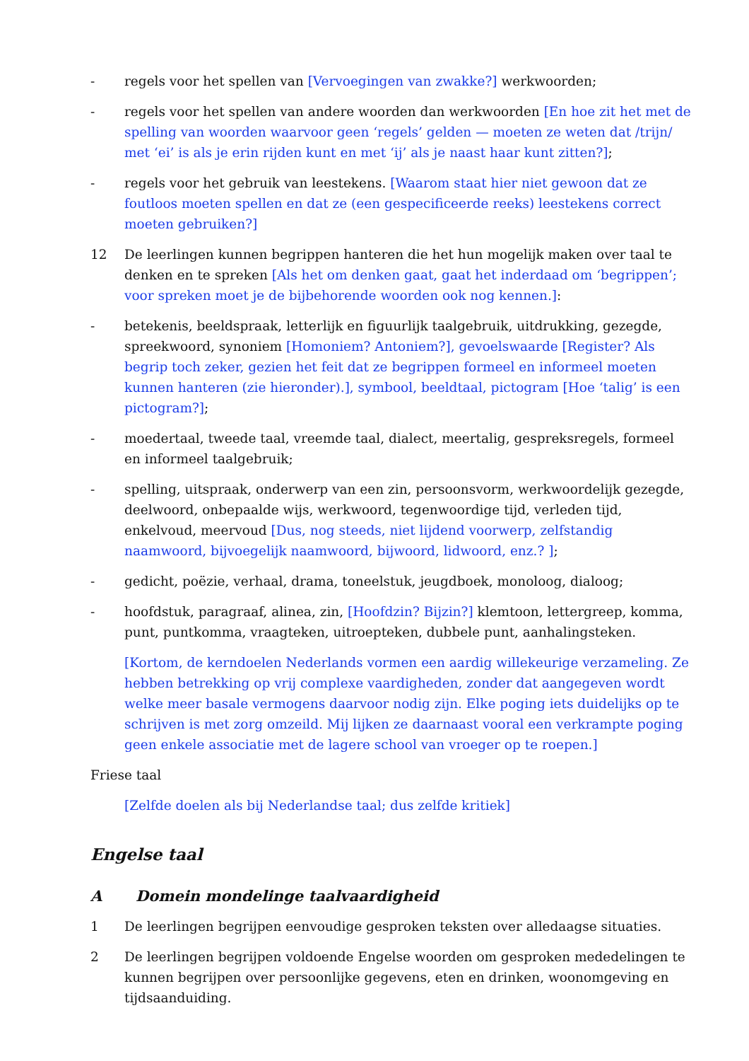- regels voor het spellen van [Vervoegingen van zwakke?] werkwoorden;
- regels voor het spellen van andere woorden dan werkwoorden [En hoe zit het met de spelling van woorden waarvoor geen ‘regels’ gelden — moeten ze weten dat /trijn/ met ‘ei’ is als je erin rijden kunt en met ‘ij’ als je naast haar kunt zitten?];
- regels voor het gebruik van leestekens. [Waarom staat hier niet gewoon dat ze foutloos moeten spellen en dat ze (een gespecificeerde reeks) leestekens correct moeten gebruiken?]
12 De leerlingen kunnen begrippen hanteren die het hun mogelijk maken over taal te denken en te spreken [Als het om denken gaat, gaat het inderdaad om ‘begrippen’; voor spreken moet je de bijbehorende woorden ook nog kennen.]:
- betekenis, beeldspraak, letterlijk en figuurlijk taalgebruik, uitdrukking, gezegde, spreekwoord, synoniem [Homoniem? Antoniem?], gevoelswaarde [Register? Als begrip toch zeker, gezien het feit dat ze begrippen formeel en informeel moeten kunnen hanteren (zie hieronder).], symbool, beeldtaal, pictogram [Hoe ‘talig’ is een pictogram?];
- moedertaal, tweede taal, vreemde taal, dialect, meertalig, gespreksregels, formeel en informeel taalgebruik;
- spelling, uitspraak, onderwerp van een zin, persoonsvorm, werkwoordelijk gezegde, deelwoord, onbepaalde wijs, werkwoord, tegenwoordige tijd, verleden tijd, enkelvoud, meervoud [Dus, nog steeds, niet lijdend voorwerp, zelfstandig naamwoord, bijvoegelijk naamwoord, bijwoord, lidwoord, enz.? ];
- gedicht, poëzie, verhaal, drama, toneelstuk, jeugdboek, monoloog, dialoog;
- hoofdstuk, paragraaf, alinea, zin, [Hoofdzin? Bijzin?] klemtoon, lettergreep, komma, punt, puntkomma, vraagteken, uitroepteken, dubbele punt, aanhalingsteken.
[Kortom, de kerndoelen Nederlands vormen een aardig willekeurige verzameling. Ze hebben betrekking op vrij complexe vaardigheden, zonder dat aangegeven wordt welke meer basale vermogens daarvoor nodig zijn. Elke poging iets duidelijks op te schrijven is met zorg omzeild. Mij lijken ze daarnaast vooral een verkrampte poging geen enkele associatie met de lagere school van vroeger op te roepen.]
Friese taal
[Zelfde doelen als bij Nederlandse taal; dus zelfde kritiek]
Engelse taal
A Domein mondelinge taalvaardigheid
1 De leerlingen begrijpen eenvoudige gesproken teksten over alledaagse situaties.
2 De leerlingen begrijpen voldoende Engelse woorden om gesproken mededelingen te kunnen begrijpen over persoonlijke gegevens, eten en drinken, woonomgeving en tijdsaanduiding.